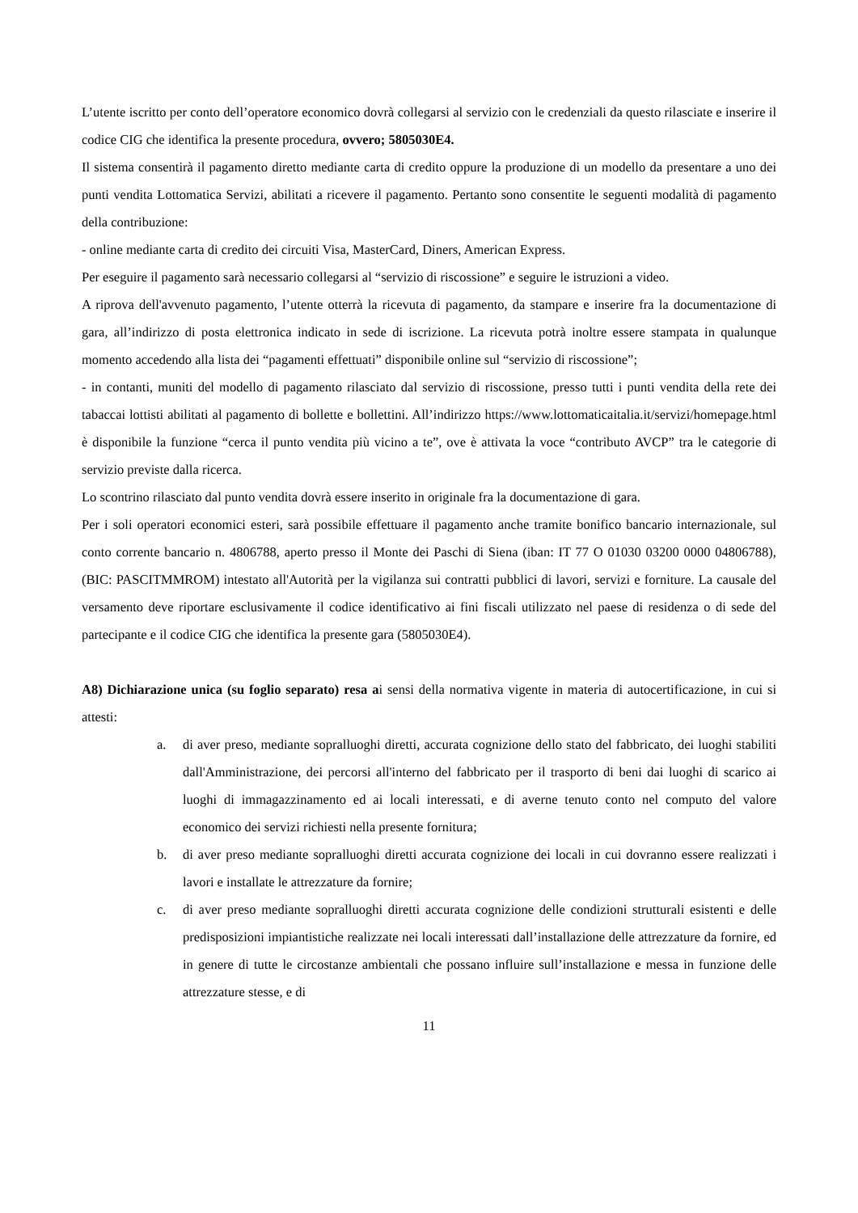L’utente iscritto per conto dell’operatore economico dovrà collegarsi al servizio con le credenziali da questo rilasciate e inserire il codice CIG che identifica la presente procedura, ovvero; 5805030E4.
Il sistema consentirà il pagamento diretto mediante carta di credito oppure la produzione di un modello da presentare a uno dei punti vendita Lottomatica Servizi, abilitati a ricevere il pagamento. Pertanto sono consentite le seguenti modalità di pagamento della contribuzione:
- online mediante carta di credito dei circuiti Visa, MasterCard, Diners, American Express.
Per eseguire il pagamento sarà necessario collegarsi al “servizio di riscossione” e seguire le istruzioni a video.
A riprova dell'avvenuto pagamento, l’utente otterrà la ricevuta di pagamento, da stampare e inserire fra la documentazione di gara, all’indirizzo di posta elettronica indicato in sede di iscrizione. La ricevuta potrà inoltre essere stampata in qualunque momento accedendo alla lista dei “pagamenti effettuati” disponibile online sul “servizio di riscossione”;
- in contanti, muniti del modello di pagamento rilasciato dal servizio di riscossione, presso tutti i punti vendita della rete dei tabaccai lottisti abilitati al pagamento di bollette e bollettini. All’indirizzo https://www.lottomaticaitalia.it/servizi/homepage.html è disponibile la funzione “cerca il punto vendita più vicino a te”, ove è attivata la voce “contributo AVCP” tra le categorie di servizio previste dalla ricerca.
Lo scontrino rilasciato dal punto vendita dovrà essere inserito in originale fra la documentazione di gara.
Per i soli operatori economici esteri, sarà possibile effettuare il pagamento anche tramite bonifico bancario internazionale, sul conto corrente bancario n. 4806788, aperto presso il Monte dei Paschi di Siena (iban: IT 77 O 01030 03200 0000 04806788), (BIC: PASCITMMROM) intestato all'Autorità per la vigilanza sui contratti pubblici di lavori, servizi e forniture. La causale del versamento deve riportare esclusivamente il codice identificativo ai fini fiscali utilizzato nel paese di residenza o di sede del partecipante e il codice CIG che identifica la presente gara (5805030E4).
A8) Dichiarazione unica (su foglio separato) resa ai sensi della normativa vigente in materia di autocertificazione, in cui si attesti:
a. di aver preso, mediante sopralluoghi diretti, accurata cognizione dello stato del fabbricato, dei luoghi stabiliti dall'Amministrazione, dei percorsi all'interno del fabbricato per il trasporto di beni dai luoghi di scarico ai luoghi di immagazzinamento ed ai locali interessati, e di averne tenuto conto nel computo del valore economico dei servizi richiesti nella presente fornitura;
b. di aver preso mediante sopralluoghi diretti accurata cognizione dei locali in cui dovranno essere realizzati i lavori e installate le attrezzature da fornire;
c. di aver preso mediante sopralluoghi diretti accurata cognizione delle condizioni strutturali esistenti e delle predisposizioni impiantistiche realizzate nei locali interessati dall’installazione delle attrezzature da fornire, ed in genere di tutte le circostanze ambientali che possano influire sull’installazione e messa in funzione delle attrezzature stesse, e di
11